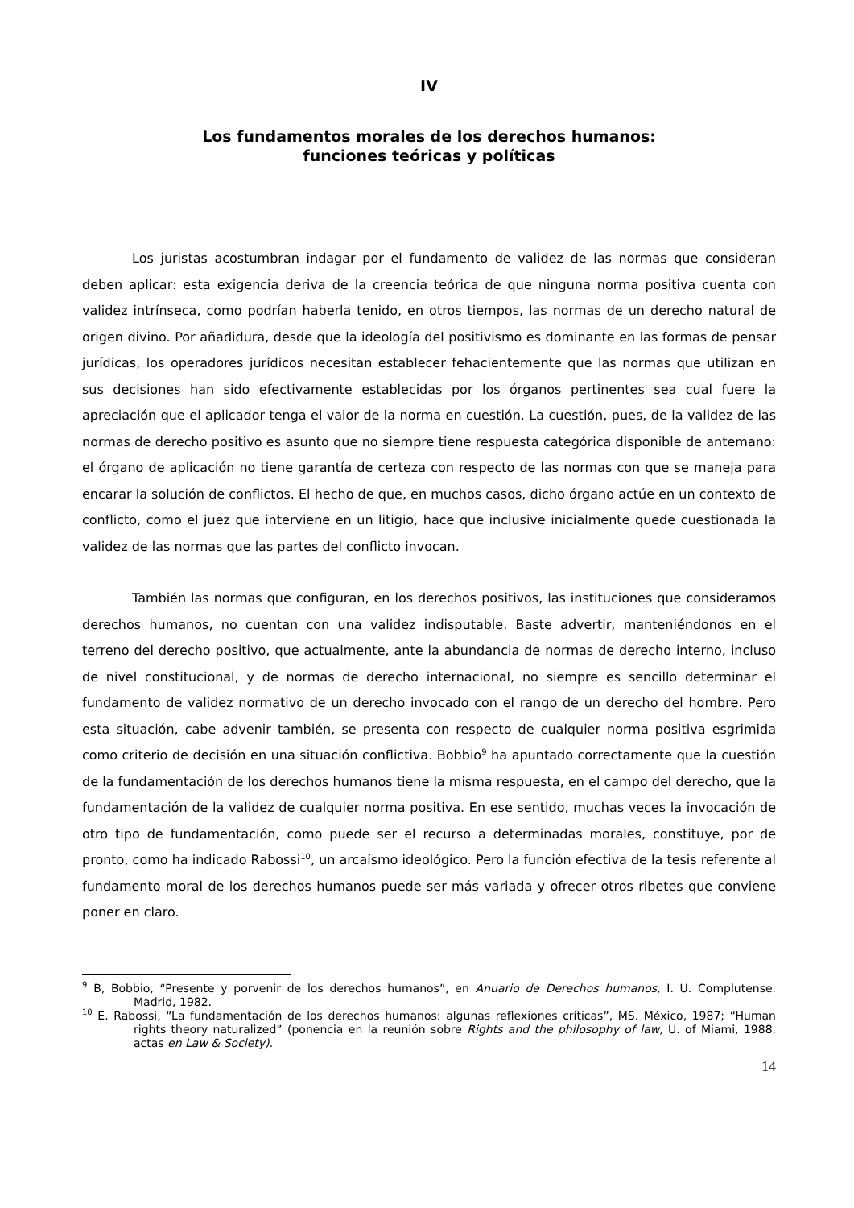IV
Los fundamentos morales de los derechos humanos:
funciones teóricas y políticas
Los juristas acostumbran indagar por el fundamento de validez de las normas que consideran deben aplicar: esta exigencia deriva de la creencia teórica de que ninguna norma positiva cuenta con validez intrínseca, como podrían haberla tenido, en otros tiempos, las normas de un derecho natural de origen divino. Por añadidura, desde que la ideología del positivismo es dominante en las formas de pensar jurídicas, los operadores jurídicos necesitan establecer fehacientemente que las normas que utilizan en sus decisiones han sido efectivamente establecidas por los órganos pertinentes sea cual fuere la apreciación que el aplicador tenga el valor de la norma en cuestión. La cuestión, pues, de la validez de las normas de derecho positivo es asunto que no siempre tiene respuesta categórica disponible de antemano: el órgano de aplicación no tiene garantía de certeza con respecto de las normas con que se maneja para encarar la solución de conflictos. El hecho de que, en muchos casos, dicho órgano actúe en un contexto de conflicto, como el juez que interviene en un litigio, hace que inclusive inicialmente quede cuestionada la validez de las normas que las partes del conflicto invocan.
También las normas que configuran, en los derechos positivos, las instituciones que consideramos derechos humanos, no cuentan con una validez indisputable. Baste advertir, manteniéndonos en el terreno del derecho positivo, que actualmente, ante la abundancia de normas de derecho interno, incluso de nivel constitucional, y de normas de derecho internacional, no siempre es sencillo determinar el fundamento de validez normativo de un derecho invocado con el rango de un derecho del hombre. Pero esta situación, cabe advenir también, se presenta con respecto de cualquier norma positiva esgrimida como criterio de decisión en una situación conflictiva. Bobbio<sup>9</sup> ha apuntado correctamente que la cuestión de la fundamentación de los derechos humanos tiene la misma respuesta, en el campo del derecho, que la fundamentación de la validez de cualquier norma positiva. En ese sentido, muchas veces la invocación de otro tipo de fundamentación, como puede ser el recurso a determinadas morales, constituye, por de pronto, como ha indicado Rabossi<sup>10</sup>, un arcaísmo ideológico. Pero la función efectiva de la tesis referente al fundamento moral de los derechos humanos puede ser más variada y ofrecer otros ribetes que conviene poner en claro.
<sup>9</sup> B, Bobbio, “Presente y porvenir de los derechos humanos”, en Anuario de Derechos humanos, I. U. Complutense. Madrid, 1982.
<sup>10</sup> E. Rabossi, “La fundamentación de los derechos humanos: algunas reflexiones críticas”, MS. México, 1987; “Human rights theory naturalized” (ponencia en la reunión sobre Rights and the philosophy of law, U. of Miami, 1988. actas en Law & Society).
14